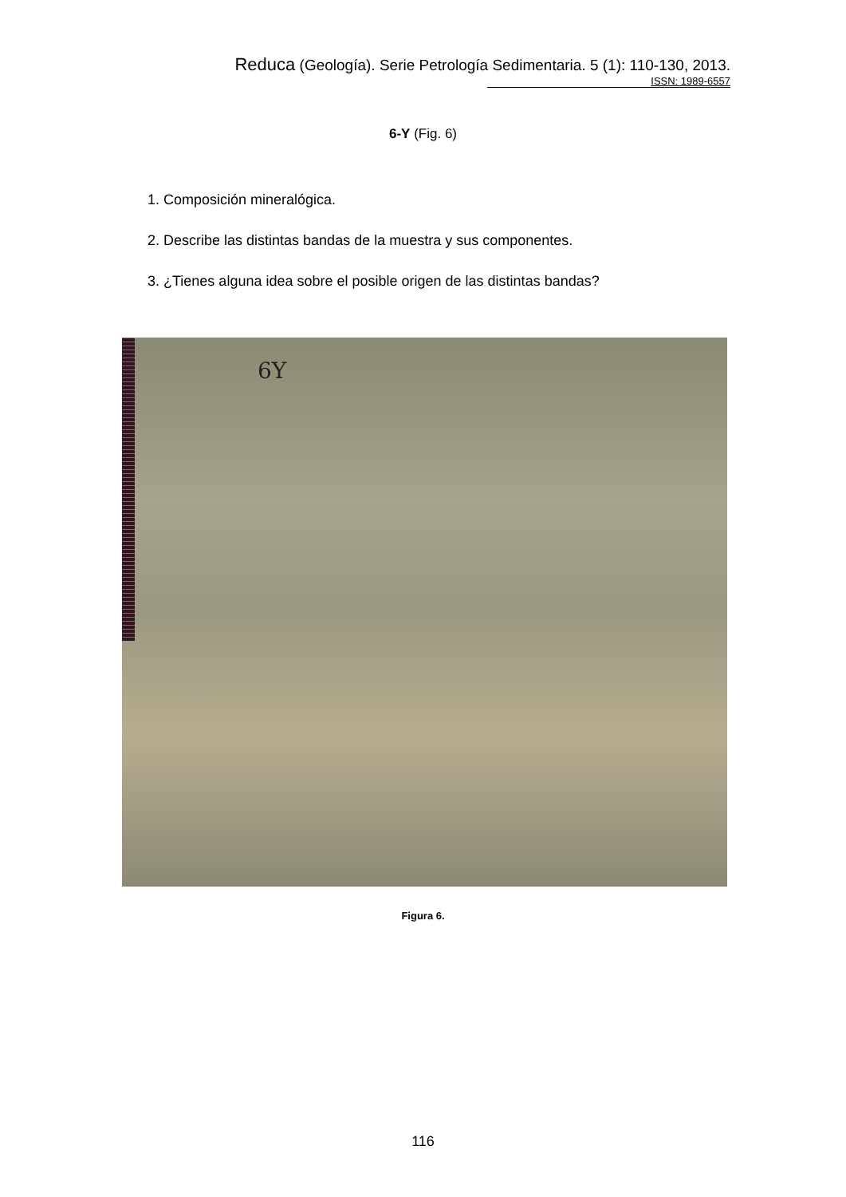Reduca (Geología). Serie Petrología Sedimentaria. 5 (1): 110-130, 2013.
ISSN: 1989-6557
6-Y (Fig. 6)
1. Composición mineralógica.
2. Describe las distintas bandas de la muestra y sus componentes.
3. ¿Tienes alguna idea sobre el posible origen de las distintas bandas?
6Y
Figura 6.
116